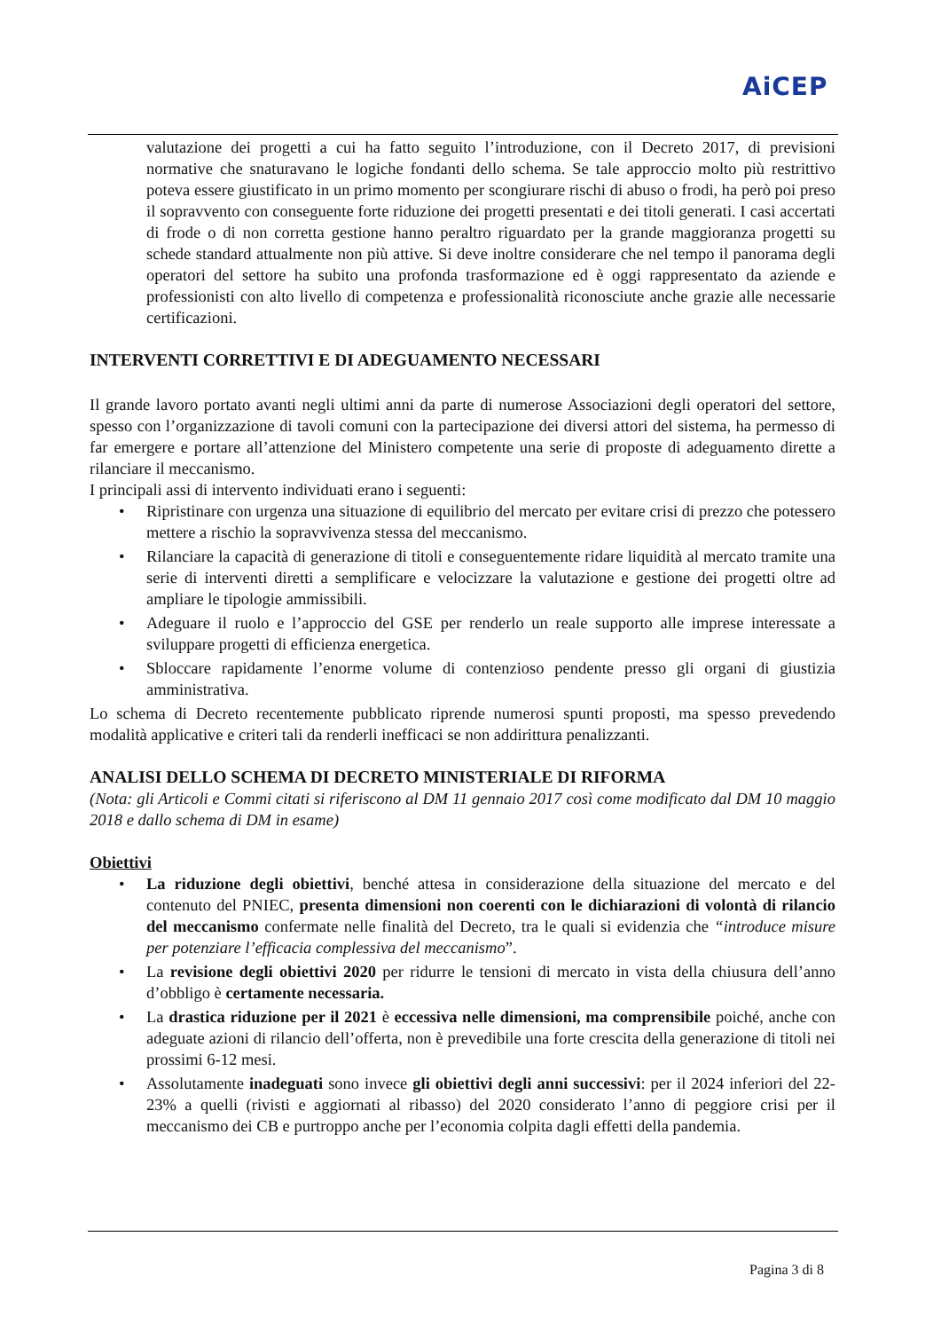AiCEP
valutazione dei progetti a cui ha fatto seguito l’introduzione, con il Decreto 2017, di previsioni normative che snaturavano le logiche fondanti dello schema. Se tale approccio molto più restrittivo poteva essere giustificato in un primo momento per scongiurare rischi di abuso o frodi, ha però poi preso il sopravvento con conseguente forte riduzione dei progetti presentati e dei titoli generati. I casi accertati di frode o di non corretta gestione hanno peraltro riguardato per la grande maggioranza progetti su schede standard attualmente non più attive. Si deve inoltre considerare che nel tempo il panorama degli operatori del settore ha subito una profonda trasformazione ed è oggi rappresentato da aziende e professionisti con alto livello di competenza e professionalità riconosciute anche grazie alle necessarie certificazioni.
INTERVENTI CORRETTIVI E DI ADEGUAMENTO NECESSARI
Il grande lavoro portato avanti negli ultimi anni da parte di numerose Associazioni degli operatori del settore, spesso con l’organizzazione di tavoli comuni con la partecipazione dei diversi attori del sistema, ha permesso di far emergere e portare all’attenzione del Ministero competente una serie di proposte di adeguamento dirette a rilanciare il meccanismo.
I principali assi di intervento individuati erano i seguenti:
Ripristinare con urgenza una situazione di equilibrio del mercato per evitare crisi di prezzo che potessero mettere a rischio la sopravvivenza stessa del meccanismo.
Rilanciare la capacità di generazione di titoli e conseguentemente ridare liquidità al mercato tramite una serie di interventi diretti a semplificare e velocizzare la valutazione e gestione dei progetti oltre ad ampliare le tipologie ammissibili.
Adeguare il ruolo e l’approccio del GSE per renderlo un reale supporto alle imprese interessate a sviluppare progetti di efficienza energetica.
Sbloccare rapidamente l’enorme volume di contenzioso pendente presso gli organi di giustizia amministrativa.
Lo schema di Decreto recentemente pubblicato riprende numerosi spunti proposti, ma spesso prevedendo modalità applicative e criteri tali da renderli inefficaci se non addirittura penalizzanti.
ANALISI DELLO SCHEMA DI DECRETO MINISTERIALE DI RIFORMA
(Nota: gli Articoli e Commi citati si riferiscono al DM 11 gennaio 2017 così come modificato dal DM 10 maggio 2018 e dallo schema di DM in esame)
Obiettivi
La riduzione degli obiettivi, benché attesa in considerazione della situazione del mercato e del contenuto del PNIEC, presenta dimensioni non coerenti con le dichiarazioni di volontà di rilancio del meccanismo confermate nelle finalità del Decreto, tra le quali si evidenzia che “introduce misure per potenziare l’efficacia complessiva del meccanismo”.
La revisione degli obiettivi 2020 per ridurre le tensioni di mercato in vista della chiusura dell’anno d’obbligo è certamente necessaria.
La drastica riduzione per il 2021 è eccessiva nelle dimensioni, ma comprensibile poiché, anche con adeguate azioni di rilancio dell’offerta, non è prevedibile una forte crescita della generazione di titoli nei prossimi 6-12 mesi.
Assolutamente inadeguati sono invece gli obiettivi degli anni successivi: per il 2024 inferiori del 22-23% a quelli (rivisti e aggiornati al ribasso) del 2020 considerato l’anno di peggiore crisi per il meccanismo dei CB e purtroppo anche per l’economia colpita dagli effetti della pandemia.
Pagina 3 di 8